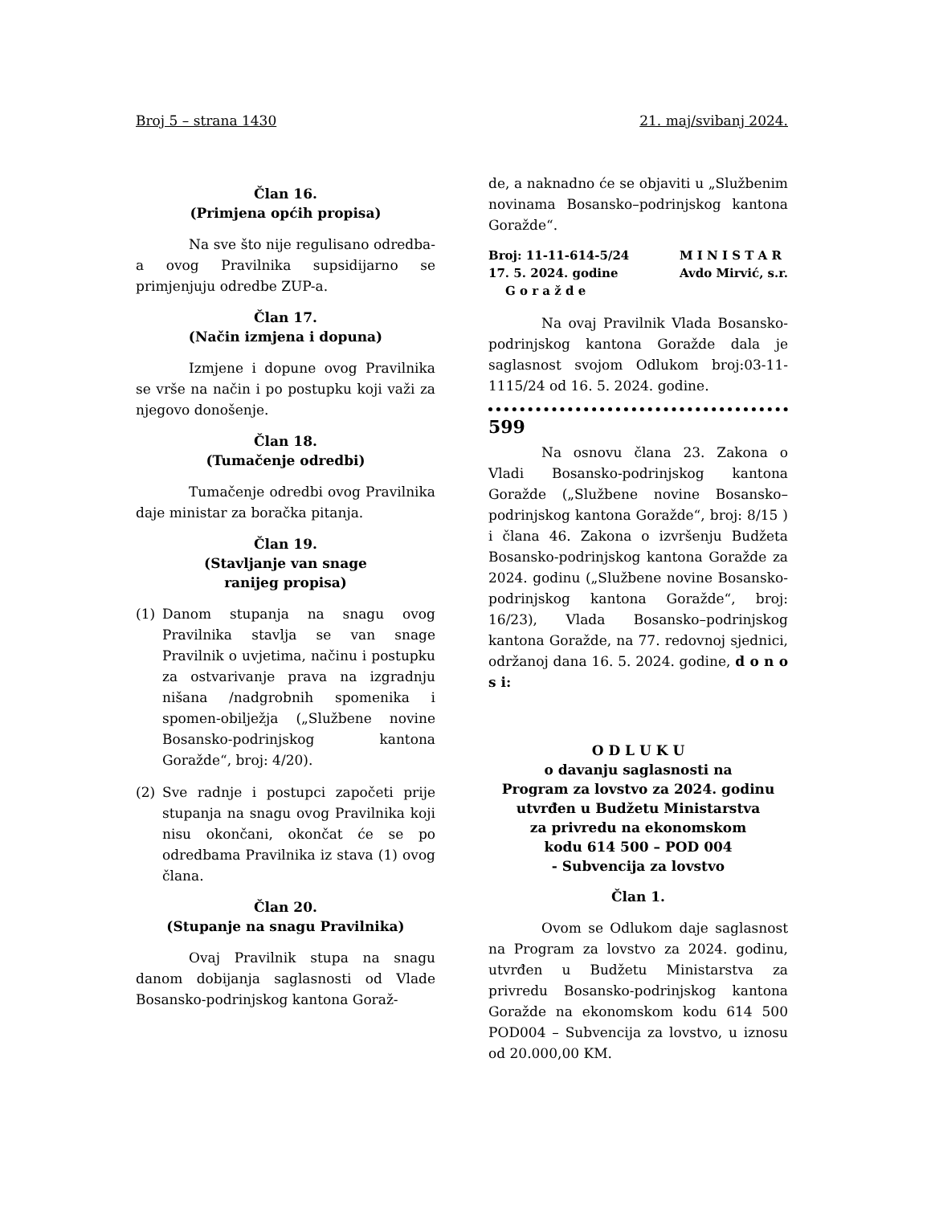Broj 5 – strana 1430 21. maj/svibanj 2024.
Član 16.
(Primjena općih propisa)
Na sve što nije regulisano odredba-a ovog Pravilnika supsidijarno se primjenjuju odredbe ZUP-a.
Član 17.
(Način izmjena i dopuna)
Izmjene i dopune ovog Pravilnika se vrše na način i po postupku koji važi za njegovo donošenje.
Član 18.
(Tumačenje odredbi)
Tumačenje odredbi ovog Pravilnika daje ministar za boračka pitanja.
Član 19.
(Stavljanje van snage
ranijeg propisa)
(1) Danom stupanja na snagu ovog Pravilnika stavlja se van snage Pravilnik o uvjetima, načinu i postupku za ostvarivanje prava na izgradnju nišana /nadgrobnih spomenika i spomen-obilježja („Službene novine Bosansko-podrinjskog kantona Goražde“, broj: 4/20).
(2) Sve radnje i postupci započeti prije stupanja na snagu ovog Pravilnika koji nisu okončani, okončat će se po odredbama Pravilnika iz stava (1) ovog člana.
Član 20.
(Stupanje na snagu Pravilnika)
Ovaj Pravilnik stupa na snagu danom dobijanja saglasnosti od Vlade Bosansko-podrinjskog kantona Goraž-
de, a naknadno će se objaviti u „Službenim novinama Bosansko–podrinjskog kantona Goražde“.
Broj: 11-11-614-5/24
17. 5. 2024. godine
G o r a ž d e
M I N I S T A R
Avdo Mirvić, s.r.
Na ovaj Pravilnik Vlada Bosansko-podrinjskog kantona Goražde dala je saglasnost svojom Odlukom broj:03-11-1115/24 od 16. 5. 2024. godine.
599
Na osnovu člana 23. Zakona o Vladi Bosansko-podrinjskog kantona Goražde („Službene novine Bosansko–podrinjskog kantona Goražde“, broj: 8/15 ) i člana 46. Zakona o izvršenju Budžeta Bosansko-podrinjskog kantona Goražde za 2024. godinu („Službene novine Bosansko-podrinjskog kantona Goražde“, broj: 16/23), Vlada Bosansko–podrinjskog kantona Goražde, na 77. redovnoj sjednici, održanoj dana 16. 5. 2024. godine, d o n o s i:
O D L U K U
o davanju saglasnosti na
Program za lovstvo za 2024. godinu
utvrđen u Budžetu Ministarstva
za privredu na ekonomskom
kodu 614 500 – POD 004
- Subvencija za lovstvo
Član 1.
Ovom se Odlukom daje saglasnost na Program za lovstvo za 2024. godinu, utvrđen u Budžetu Ministarstva za privredu Bosansko-podrinjskog kantona Goražde na ekonomskom kodu 614 500 POD004 – Subvencija za lovstvo, u iznosu od 20.000,00 KM.